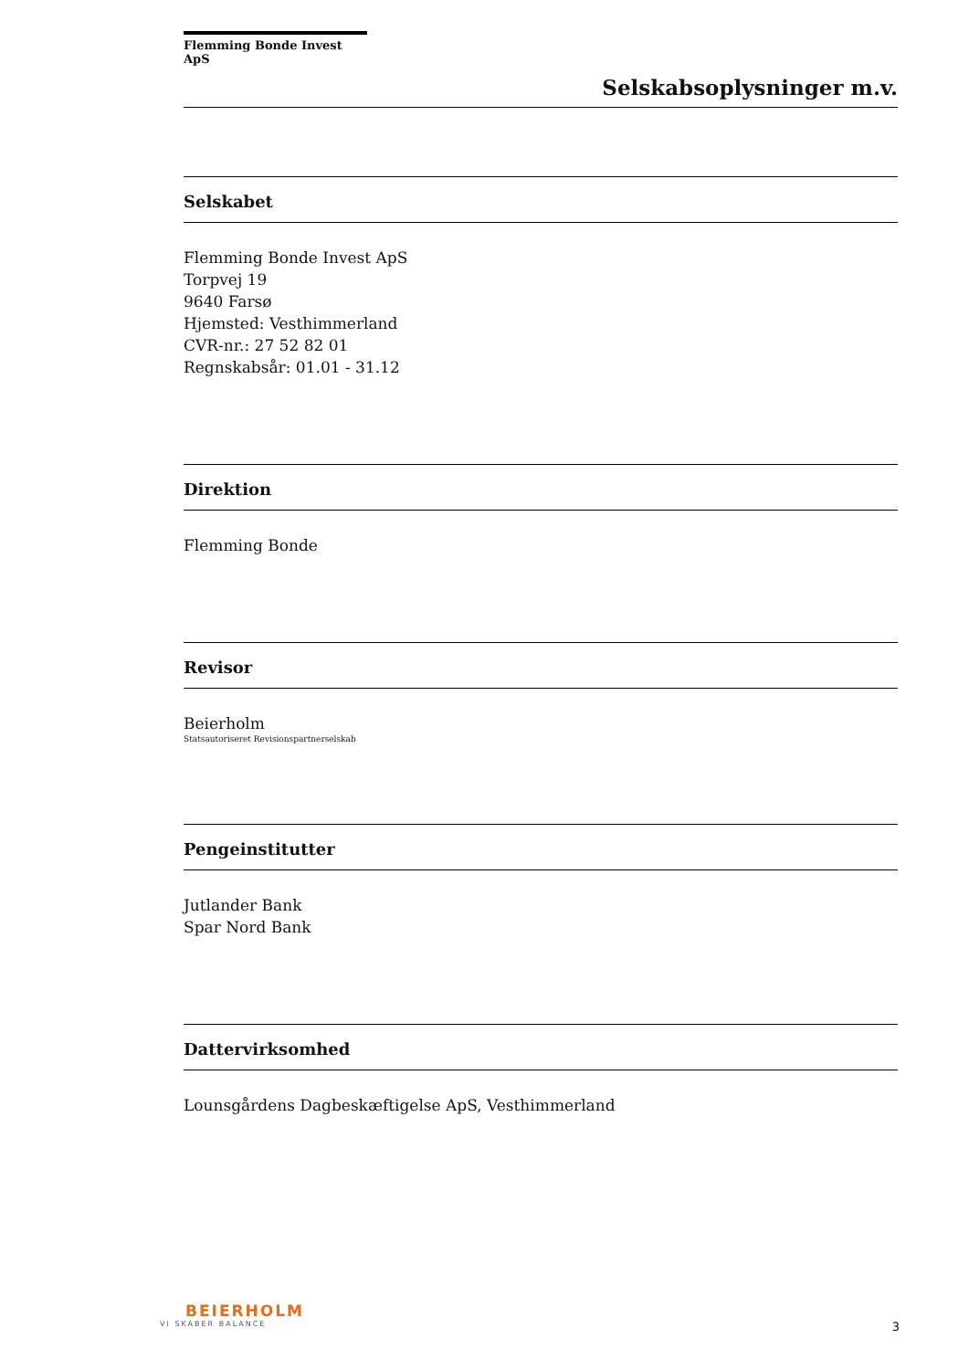Flemming Bonde Invest ApS
Selskabsoplysninger m.v.
Selskabet
Flemming Bonde Invest ApS
Torpvej 19
9640 Farsø
Hjemsted: Vesthimmerland
CVR-nr.: 27 52 82 01
Regnskabsår: 01.01 - 31.12
Direktion
Flemming Bonde
Revisor
Beierholm
Statsautoriseret Revisionspartnerselskab
Pengeinstitutter
Jutlander Bank
Spar Nord Bank
Dattervirksomhed
Lounsgårdens Dagbeskæftigelse ApS, Vesthimmerland
BEIERHOLM
VI SKABER BALANCE
3